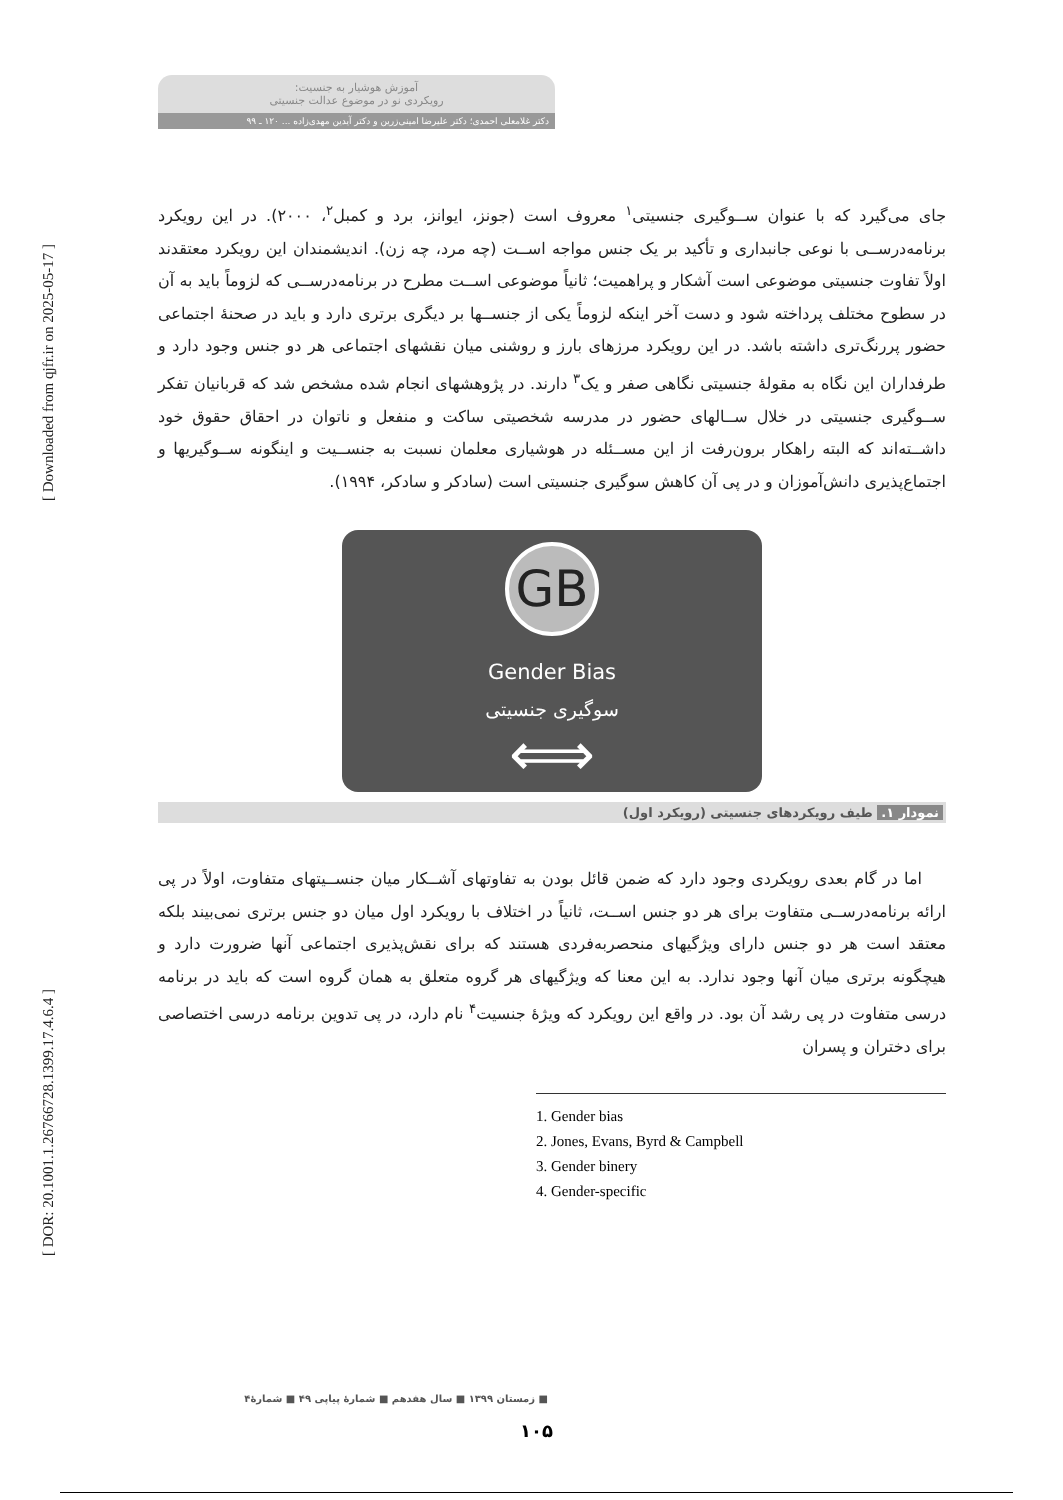[ Downloaded from qjfr.ir on 2025-05-17 ]
[ DOR: 20.1001.1.26766728.1399.17.4.6.4 ]
آموزش هوشیار به جنسیت:
رویکردی نو در موضوع عدالت جنسیتی
دکتر غلامعلی احمدی؛ دکتر علیرضا امینی‌زرین و دکتر آیدین مهدی‌زاده ... ۱۲۰ ـ ۹۹
جای می‌گیرد که با عنوان ســوگیری جنسیتی<sup>۱</sup> معروف است (جونز، ایوانز، برد و کمبل<sup>۲</sup>، ۲۰۰۰). در این رویکرد برنامه‌درســی با نوعی جانبداری و تأکید بر یک جنس مواجه اســت (چه مرد، چه زن). اندیشمندان این رویکرد معتقدند اولاً تفاوت جنسیتی موضوعی است آشکار و پراهمیت؛ ثانیاً موضوعی اســت مطرح در برنامه‌درســی که لزوماً باید به آن در سطوح مختلف پرداخته شود و دست آخر اینکه لزوماً یکی از جنســها بر دیگری برتری دارد و باید در صحنهٔ اجتماعی حضور پررنگ‌تری داشته باشد. در این رویکرد مرزهای بارز و روشنی میان نقشهای اجتماعی هر دو جنس وجود دارد و طرفداران این نگاه به مقولهٔ جنسیتی نگاهی صفر و یک<sup>۳</sup> دارند. در پژوهشهای انجام شده مشخص شد که قربانیان تفکر ســوگیری جنسیتی در خلال ســالهای حضور در مدرسه شخصیتی ساکت و منفعل و ناتوان در احقاق حقوق خود داشــته‌اند که البته راهکار برون‌رفت از این مســئله در هوشیاری معلمان نسبت به جنســیت و اینگونه ســوگیریها و اجتماع‌پذیری دانش‌آموزان و در پی آن کاهش سوگیری جنسیتی است (سادکر و سادکر، ۱۹۹۴).
GB
Gender Bias
سوگیری جنسیتی
⟺
نمودار ۱. طیف رویکردهای جنسیتی (رویکرد اول)
اما در گام بعدی رویکردی وجود دارد که ضمن قائل بودن به تفاوتهای آشــکار میان جنســیتهای متفاوت، اولاً در پی ارائه برنامه‌درســی متفاوت برای هر دو جنس اســت، ثانیاً در اختلاف با رویکرد اول میان دو جنس برتری نمی‌بیند بلکه معتقد است هر دو جنس دارای ویژگیهای منحصربه‌فردی هستند که برای نقش‌پذیری اجتماعی آنها ضرورت دارد و هیچگونه برتری میان آنها وجود ندارد. به این معنا که ویژگیهای هر گروه متعلق به همان گروه است که باید در برنامه درسی متفاوت در پی رشد آن بود. در واقع این رویکرد که ویژهٔ جنسیت<sup>۴</sup> نام دارد، در پی تدوین برنامه درسی اختصاصی برای دختران و پسران
1. Gender bias
2. Jones, Evans, Byrd & Campbell
3. Gender binery
4. Gender-specific
■ زمستان ۱۳۹۹ ■ سال هفدهم ■ شمارهٔ پیاپی ۴۹ ■ شمارهٔ۴
۱۰۵